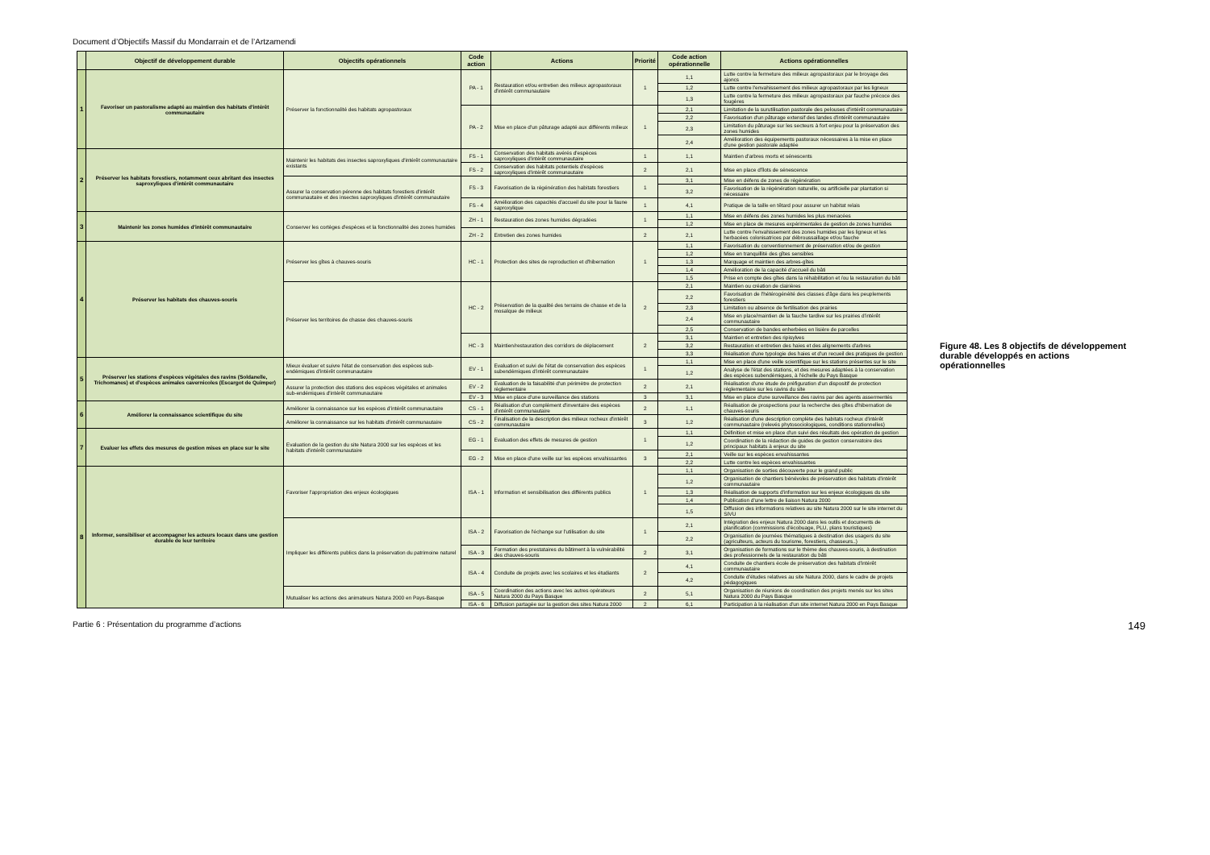Document d’Objectifs Massif du Mondarrain et de l’Artzamendi
| | Objectif de développement durable | Objectifs opérationnels | Code action | Actions | Priorité | Code action opérationnelle | Actions opérationnelles |
| --- | --- | --- | --- | --- | --- | --- | --- |
| 1 | Favoriser un pastoralisme adapté au maintien des habitats d'intérêt communautaire | Préserver la fonctionnalité des habitats agropastoraux | PA - 1 | Restauration et/ou entretien des milieux agropastoraux d'intérêt communautaire | 1 | 1,1 | Lutte contre la fermeture des milieux agropastoraux par le broyage des ajoncs |
| | | | | | | 1,2 | Lutte contre l'envahissement des milieux agropastoraux par les ligneux |
| | | | | | | 1,3 | Lutte contre la fermeture des milieux agropastoraux par fauche précoce des fougères |
| | | | PA - 2 | Mise en place d'un pâturage adapté aux différents milieux | 1 | 2,1 | Limitation de la surutilisation pastorale des pelouses d'intérêt communautaire |
| | | | | | | 2,2 | Favorisation d'un pâturage extensif des landes d'intérêt communautaire |
| | | | | | | 2,3 | Limitation du pâturage sur les secteurs à fort enjeu pour la préservation des zones humides |
| | | | | | | 2,4 | Amélioration des équipements pastoraux nécessaires à la mise en place d'une gestion pastorale adaptée |
| 2 | Préserver les habitats forestiers, notamment ceux abritant des insectes saproxyliques d'intérêt communautaire | Maintenir les habitats des insectes saproxyliques d'intérêt communautaire existants | FS - 1 | Conservation des habitats avérés d'espèces saproxyliques d'intérêt communautaire | 1 | 1,1 | Maintien d'arbres morts et sénescents |
| | | | FS - 2 | Conservation des habitats potentiels d'espèces saproxyliques d'intérêt communautaire | 2 | 2,1 | Mise en place d'îlots de sénescence |
| | | Assurer la conservation pérenne des habitats forestiers d'intérêt communautaire et des insectes saproxyliques d'intérêt communautaire | FS - 3 | Favorisation de la régénération des habitats forestiers | 1 | 3,1 | Mise en défens de zones de régénération |
| | | | | | | 3,2 | Favorisation de la régénération naturelle, ou artificielle par plantation si nécessaire |
| | | | FS - 4 | Amélioration des capacités d'accueil du site pour la faune saproxylique | 1 | 4,1 | Pratique de la taille en têtard pour assurer un habitat relais |
| 3 | Maintenir les zones humides d'intérêt communautaire | Conserver les cortèges d'espèces et la fonctionnalité des zones humides | ZH - 1 | Restauration des zones humides dégradées | 1 | 1,1 | Mise en défens des zones humides les plus menacées |
| | | | | | | 1,2 | Mise en place de mesures expérimentales de gestion de zones humides |
| | | | ZH - 2 | Entretien des zones humides | 2 | 2,1 | Lutte contre l'envahissement des zones humides par les ligneux et les herbacées colonisatrices par débroussaillage et/ou fauche |
| 4 | Préserver les habitats des chauves-souris | Préserver les gîtes à chauves-souris | HC - 1 | Protection des sites de reproduction et d'hibernation | 1 | 1,1 | Favorisation du conventionnement de préservation et/ou de gestion |
| | | | | | | 1,2 | Mise en tranquillité des gîtes sensibles |
| | | | | | | 1,3 | Marquage et maintien des arbres-gîtes |
| | | | | | | 1,4 | Amélioration de la capacité d'accueil du bâti |
| | | | | | | 1,5 | Prise en compte des gîtes dans la réhabilitation et /ou la restauration du bâti |
| | | Préserver les territoires de chasse des chauves-souris | HC - 2 | Préservation de la qualité des terrains de chasse et de la mosaïque de milieux | 2 | 2,1 | Maintien ou création de clairières |
| | | | | | | 2,2 | Favorisation de l'hétérogénéité des classes d'âge dans les peuplements forestiers |
| | | | | | | 2,3 | Limitation ou absence de fertilisation des prairies |
| | | | | | | 2,4 | Mise en place/maintien de la fauche tardive sur les prairies d'intérêt communautaire |
| | | | | | | 2,5 | Conservation de bandes enherbées en lisière de parcelles |
| | | | HC - 3 | Maintien/restauration des corridors de déplacement | 2 | 3,1 | Maintien et entretien des ripisylves |
| | | | | | | 3,2 | Restauration et entretien des haies et des alignements d'arbres |
| | | | | | | 3,3 | Réalisation d'une typologie des haies et d'un recueil des pratiques de gestion |
| 5 | Préserver les stations d'espèces végétales des ravins (Soldanelle, Trichomanes) et d'espèces animales cavernicoles (Escargot de Quimper) | Mieux évaluer et suivre l'état de conservation des espèces sub-endémiques d'intérêt communautaire | EV - 1 | Evaluation et suivi de l'état de conservation des espèces subendémiques d'intérêt communautaire | 1 | 1,1 | Mise en place d'une veille scientifique sur les stations présentes sur le site |
| | | | | | | 1,2 | Analyse de l'état des stations, et des mesures adaptées à la conservation des espèces subendémiques, à l'échelle du Pays Basque |
| | | Assurer la protection des stations des espèces végétales et animales sub-endémiques d'intérêt communautaire | EV - 2 | Evaluation de la faisabilité d'un périmètre de protection règlementaire | 2 | 2,1 | Réalisation d'une étude de préfiguration d'un dispositif de protection réglementaire sur les ravins du site |
| | | | EV - 3 | Mise en place d'une surveillance des stations | 3 | 3,1 | Mise en place d'une surveillance des ravins par des agents assermentés |
| 6 | Améliorer la connaissance scientifique du site | Améliorer la connaissance sur les espèces d'intérêt communautaire | CS - 1 | Réalisation d'un complément d'inventaire des espèces d'intérêt communautaire | 2 | 1,1 | Réalisation de prospections pour la recherche des gîtes d'hibernation de chauves-souris |
| | | Améliorer la connaissance sur les habitats d'intérêt communautaire | CS - 2 | Finalisation de la description des milieux rocheux d'intérêt communautaire | 3 | 1,2 | Réalisation d'une description complète des habitats rocheux d'intérêt communautaire (relevés phytosociologiques, conditions stationnelles) |
| 7 | Evaluer les effets des mesures de gestion mises en place sur le site | Evaluation de la gestion du site Natura 2000 sur les espèces et les habitats d'intérêt communautaire | EG - 1 | Evaluation des effets de mesures de gestion | 1 | 1,1 | Définition et mise en place d'un suivi des résultats des opération de gestion |
| | | | | | | 1,2 | Coordination de la rédaction de guides de gestion conservatoire des principaux habitats à enjeux du site |
| | | | EG - 2 | Mise en place d'une veille sur les espèces envahissantes | 3 | 2,1 | Veille sur les espèces envahissantes |
| | | | | | | 2,2 | Lutte contre les espèces envahissantes |
| 8 | Informer, sensibiliser et accompagner les acteurs locaux dans une gestion durable de leur territoire | Favoriser l'appropriation des enjeux écologiques | ISA - 1 | Information et sensibilisation des différents publics | 1 | 1,1 | Organisation de sorties découverte pour le grand public |
| | | | | | | 1,2 | Organisation de chantiers bénévoles de préservation des habitats d'intérêt communautaire |
| | | | | | | 1,3 | Réalisation de supports d'information sur les enjeux écologiques du site |
| | | | | | | 1,4 | Publication d'une lettre de liaison Natura 2000 |
| | | | | | | 1,5 | Diffusion des informations relatives au site Natura 2000 sur le site internet du SIVU |
| | | Impliquer les différents publics dans la préservation du patrimoine naturel | ISA - 2 | Favorisation de l'échange sur l'utilisation du site | 1 | 2,1 | Intégration des enjeux Natura 2000 dans les outils et documents de planification (commissions d'écobuage, PLU, plans touristiques) |
| | | | | | | 2,2 | Organisation de journées thématiques à destination des usagers du site (agriculteurs, acteurs du tourisme, forestiers, chasseurs..) |
| | | | ISA - 3 | Formation des prestataires du bâtiment à la vulnérabilité des chauves-souris | 2 | 3,1 | Organisation de formations sur le thème des chauves-souris, à destination des professionnels de la restauration du bâti |
| | | | ISA - 4 | Conduite de projets avec les scolaires et les étudiants | 2 | 4,1 | Conduite de chantiers école de préservation des habitats d'intérêt communautaire |
| | | | | | | 4,2 | Conduite d'études relatives au site Natura 2000, dans le cadre de projets pédagogiques |
| | | Mutualiser les actions des animateurs Natura 2000 en Pays-Basque | ISA - 5 | Coordination des actions avec les autres opérateurs Natura 2000 du Pays Basque | 2 | 5,1 | Organisation de réunions de coordination des projets menés sur les sites Natura 2000 du Pays Basque |
| | | | ISA - 6 | Diffusion partagée sur la gestion des sites Natura 2000 | 2 | 6,1 | Participation à la réalisation d'un site internet Natura 2000 en Pays Basque |
Figure 48. Les 8 objectifs de développement durable développés en actions opérationnelles
Partie 6 : Présentation du programme d’actions 149